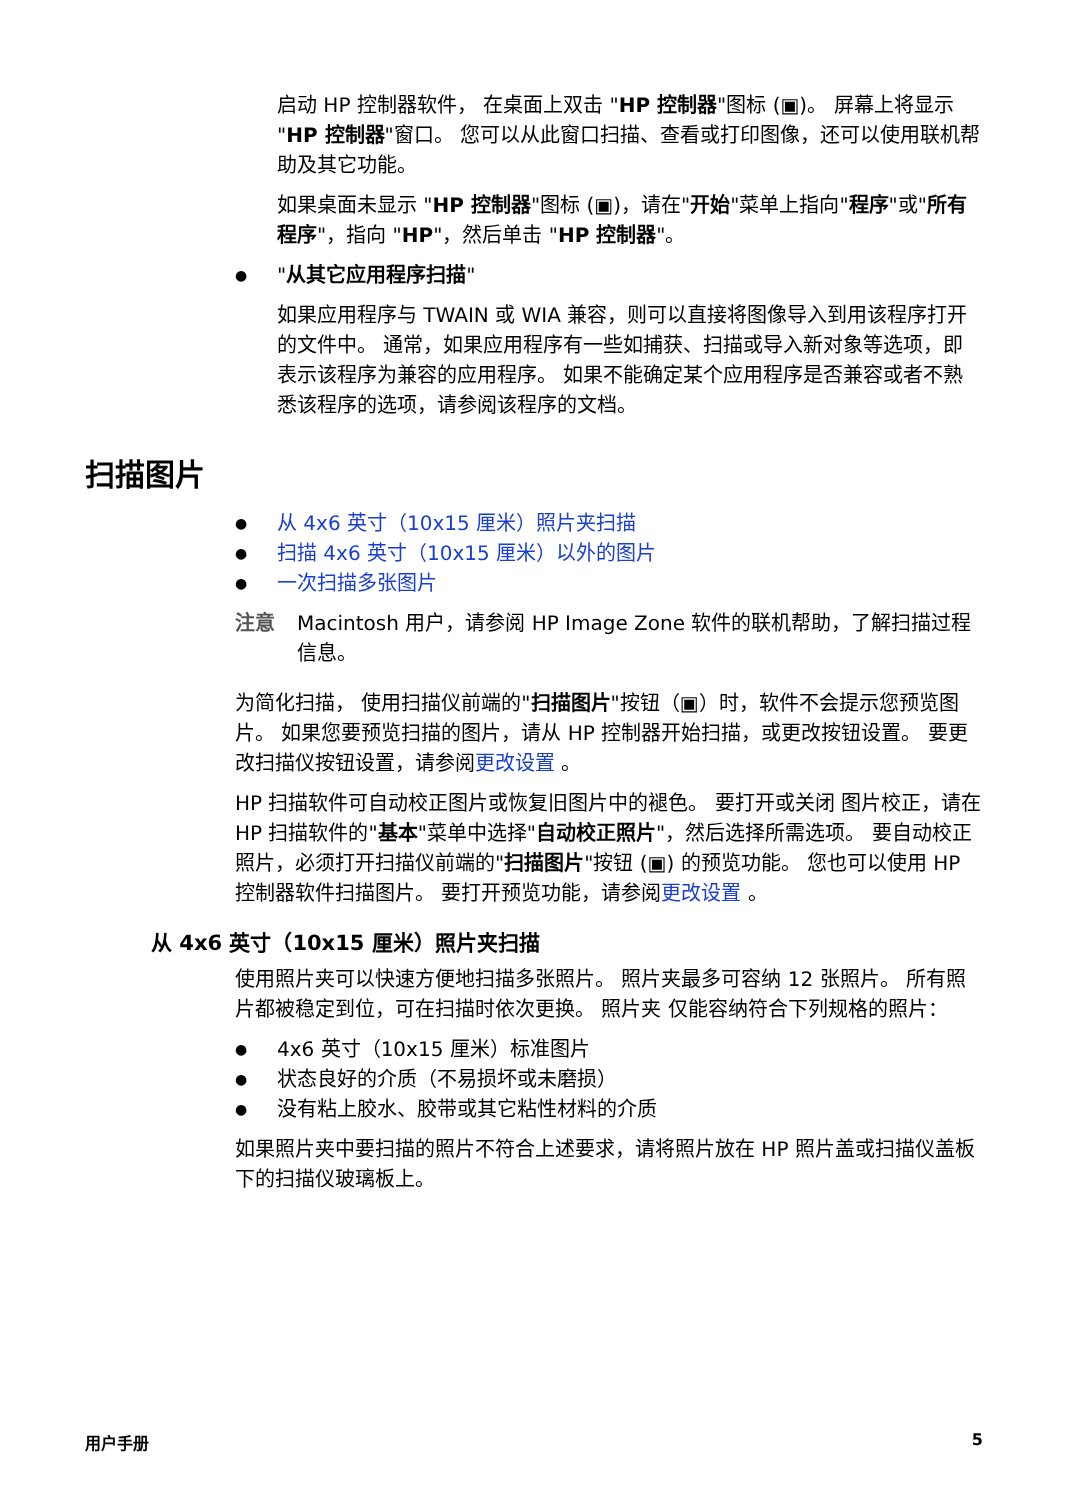启动 HP 控制器软件， 在桌面上双击 "HP 控制器"图标 (▣)。 屏幕上将显示 "HP 控制器"窗口。 您可以从此窗口扫描、查看或打印图像，还可以使用联机帮助及其它功能。
如果桌面未显示 "HP 控制器"图标 (▣)，请在"开始"菜单上指向"程序"或"所有程序"，指向 "HP"，然后单击 "HP 控制器"。
"从其它应用程序扫描"
如果应用程序与 TWAIN 或 WIA 兼容，则可以直接将图像导入到用该程序打开的文件中。 通常，如果应用程序有一些如捕获、扫描或导入新对象等选项，即表示该程序为兼容的应用程序。 如果不能确定某个应用程序是否兼容或者不熟悉该程序的选项，请参阅该程序的文档。
扫描图片
从 4x6 英寸（10x15 厘米）照片夹扫描
扫描 4x6 英寸（10x15 厘米）以外的图片
一次扫描多张图片
注意 Macintosh 用户，请参阅 HP Image Zone 软件的联机帮助，了解扫描过程信息。
为简化扫描， 使用扫描仪前端的"扫描图片"按钮（▣）时，软件不会提示您预览图片。 如果您要预览扫描的图片，请从 HP 控制器开始扫描，或更改按钮设置。 要更改扫描仪按钮设置，请参阅更改设置 。
HP 扫描软件可自动校正图片或恢复旧图片中的褪色。 要打开或关闭 图片校正，请在 HP 扫描软件的"基本"菜单中选择"自动校正照片"，然后选择所需选项。 要自动校正照片，必须打开扫描仪前端的"扫描图片"按钮 (▣) 的预览功能。 您也可以使用 HP 控制器软件扫描图片。 要打开预览功能，请参阅更改设置 。
从 4x6 英寸（10x15 厘米）照片夹扫描
使用照片夹可以快速方便地扫描多张照片。 照片夹最多可容纳 12 张照片。 所有照片都被稳定到位，可在扫描时依次更换。 照片夹 仅能容纳符合下列规格的照片：
4x6 英寸（10x15 厘米）标准图片
状态良好的介质（不易损坏或未磨损）
没有粘上胶水、胶带或其它粘性材料的介质
如果照片夹中要扫描的照片不符合上述要求，请将照片放在 HP 照片盖或扫描仪盖板下的扫描仪玻璃板上。
用户手册 5